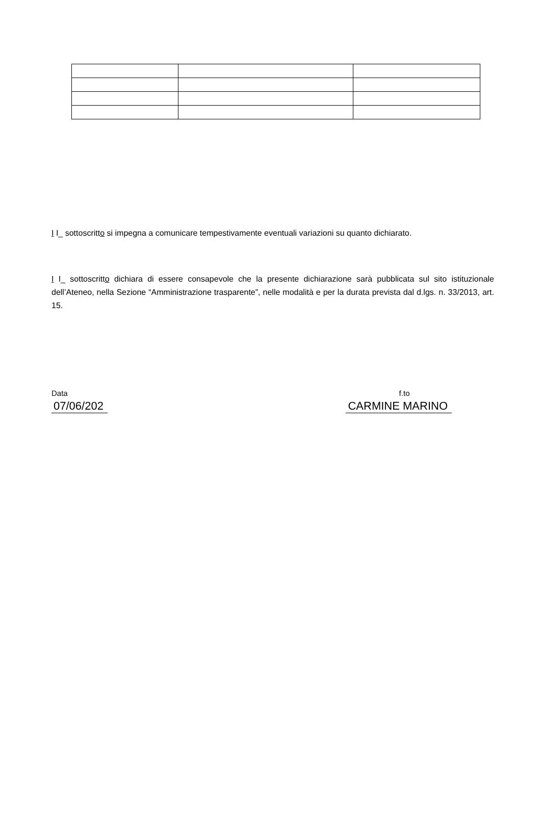I I_ sottoscritto si impegna a comunicare tempestivamente eventuali variazioni su quanto dichiarato.
I I_ sottoscritto dichiara di essere consapevole che la presente dichiarazione sarà pubblicata sul sito istituzionale dell’Ateneo, nella Sezione “Amministrazione trasparente”, nelle modalità e per la durata prevista dal d.lgs. n. 33/2013, art. 15.
Data
07/06/202
f.to
CARMINE MARINO